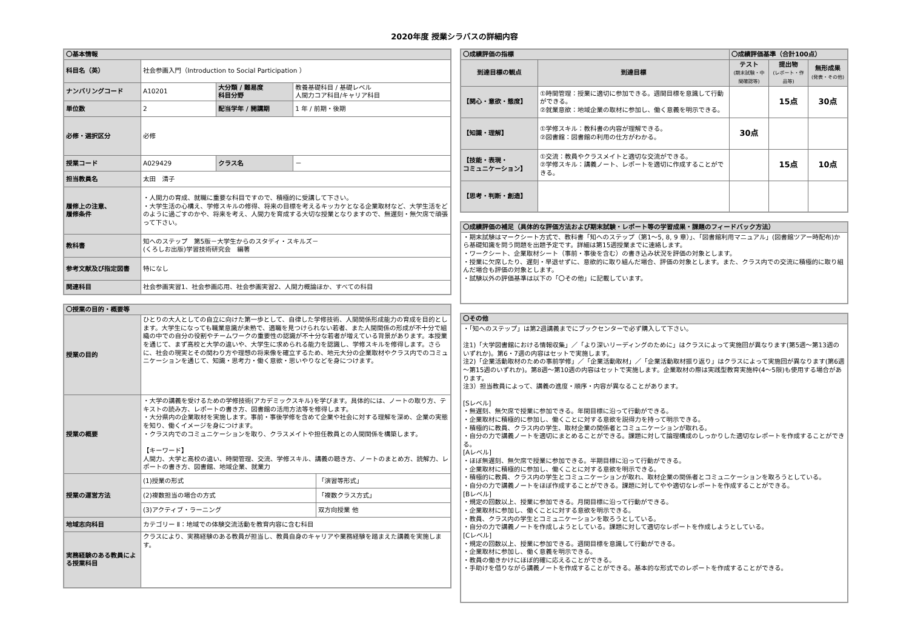2020年度 授業シラバスの詳細内容
| 〇基本情報 | | | |
| 科目名（英） | 社会参画入門（Introduction to Social Participation ） | | |
| ナンバリングコード | A10201 | 大分類 / 難易度 科目分野 | 教養基礎科目 / 基礎レベル 人間力コア科目/キャリア科目 |
| 単位数 | 2 | 配当学年 / 開講期 | 1 年 / 前期・後期 |
| 必修・選択区分 | 必修 | | |
| 授業コード | A029429 | クラス名 | － |
| 担当教員名 | 太田 清子 | | |
| 履修上の注意、 履修条件 | ・人間力の育成、就職に重要な科目ですので、積極的に受講して下さい。 ・大学生活の心構え、学修スキルの修得、将来の目標を考えるキッカケとなる企業取材など、大学生活をどのように過ごすのかや、将来を考え、人間力を育成する大切な授業となりますので、無遅刻・無欠席で頑張って下さい。 | | |
| 教科書 | 知へのステップ 第5版－大学生からのスタディ・スキルズ－ (くろしお出版)学習技術研究会 編著 | | |
| 参考文献及び指定図書 | 特になし | | |
| 関連科目 | 社会参画実習1、社会参画応用、社会参画実習2、人間力概論ほか、すべての科目 | | |
| 〇授業の目的・概要等 | | |
| 授業の目的 | ひとりの大人としての自立に向けた第一歩として、自律した学修技術、人間関係形成能力の育成を目的とします。大学生になっても職業意識が未熟で、適職を見つけられない若者、また人間関係の形成が不十分で組織の中での自分の役割やチームワークの重要性の認識が不十分な若者が増えている背景があります。本授業を通じて、まず高校と大学の違いや、大学生に求められる能力を認識し、学修スキルを修得します。さらに、社会の現実とその関わり方や理想の将来像を確立するため、地元大分の企業取材やクラス内でのコミュニケーションを通じて、知識・思考力・働く意欲・思いやりなどを身につけます。 | |
| 授業の概要 | ・大学の講義を受けるための学修技術(アカデミックスキル)を学びます。具体的には、ノートの取り方、テキストの読み方、レポートの書き方、図書館の活用方法等を修得します。 ・大分県内の企業取材を実施します。事前・事後学修を含めて企業や社会に対する理解を深め、企業の実態を知り、働くイメージを身につけます。 ・クラス内でのコミュニケーションを取り、クラスメイトや担任教員との人間関係を構築します。 【キーワード】 人間力、大学と高校の違い、時間管理、交流、学修スキル、講義の聴き方、ノートのまとめ方、読解力、レポートの書き方、図書館、地域企業、就業力 | |
| 授業の運営方法 | (1)授業の形式 | 「演習等形式」 |
| | (2)複数担当の場合の方式 | 「複数クラス方式」 |
| | (3)アクティブ・ラーニング | 双方向授業 他 |
| 地域志向科目 | カテゴリー Ⅱ：地域での体験交流活動を教育内容に含む科目 | |
| 実務経験のある教員による授業科目 | クラスにより、実務経験のある教員が担当し、教員自身のキャリアや業務経験を踏まえた講義を実施します。 | |
| 〇成績評価の指標 | | 〇成績評価基準（合計100点） | | |
| 到達目標の観点 | 到達目標 | テスト (期末試験・中間確認等) | 提出物 (レポート・作品等) | 無形成果 (発表・その他) |
| 【関心・意欲・態度】 | ①時間管理：授業に適切に参加できる。週間目標を意識して行動ができる。 ②就業意欲：地域企業の取材に参加し、働く意義を明示できる。 | | 15点 | 30点 |
| 【知識・理解】 | ①学修スキル：教科書の内容が理解できる。 ②図書館：図書館の利用の仕方がわかる。 | 30点 | | |
| 【技能・表現・ コミュニケーション】 | ①交流：教員やクラスメイトと適切な交流ができる。 ②学修スキル：講義ノート、レポートを適切に作成することができる。 | | 15点 | 10点 |
| 【思考・判断・創造】 | | | | |
| 〇成績評価の補足（具体的な評価方法および期末試験・レポート等の学習成果・課題のフィードバック方法） |
| ・期末試験はマークシート方式で、教科書「知へのステップ（第1～5, 8, 9 章）」、「図書館利用マニュアル」(図書館ツアー時配布)から基礎知識を問う問題を出題予定です。詳細は第15週授業までに連絡します。 ・ワークシート、企業取材シート（事前・事後を含む）の書き込み状況を評価の対象とします。 ・授業に欠席したり、遅刻・早退せずに、意欲的に取り組んだ場合、評価の対象とします。また、クラス内での交流に積極的に取り組んだ場合も評価の対象とします。 ・試験以外の評価基準は以下の「〇その他」に記載しています。 |
| 〇その他 |
| ・「知へのステップ」は第2週講義までにブックセンターで必ず購入して下さい。 注1)「大学図書館における情報収集」／「より深いリーディングのために」はクラスによって実施回が異なります(第5週～第13週のいずれか)。第6・7週の内容はセットで実施します。 注2)「企業活動取材のための事前学修」／「企業活動取材」／「企業活動取材振り返り」はクラスによって実施回が異なります(第6週～第15週のいずれか)。第8週～第10週の内容はセットで実施します。企業取材の際は実践型教育実施枠(4～5限)も使用する場合があります。 注3）担当教員によって、講義の進度・順序・内容が異なることがあります。 [Sレベル] ・無遅刻、無欠席で授業に参加できる。年間目標に沿って行動ができる。 ・企業取材に積極的に参加し、働くことに対する意欲を説得力を持って明示できる。 ・積極的に教員、クラス内の学生、取材企業の関係者とコミュニケーションが取れる。 ・自分の力で講義ノートを適切にまとめることができる。課題に対して論理構成のしっかりした適切なレポートを作成することができる。 [Aレベル] ・ほぼ無遅刻、無欠席で授業に参加できる。半期目標に沿って行動ができる。 ・企業取材に積極的に参加し、働くことに対する意欲を明示できる。 ・積極的に教員、クラス内の学生とコミュニケーションが取れ、取材企業の関係者とコミュニケーションを取ろうとしている。 ・自分の力で講義ノートをほぼ作成することができる。課題に対してやや適切なレポートを作成することができる。 [Bレベル] ・規定の回数以上、授業に参加できる。月間目標に沿って行動ができる。 ・企業取材に参加し、働くことに対する意欲を明示できる。 ・教員、クラス内の学生とコミュニケーションを取ろうとしている。 ・自分の力で講義ノートを作成しようとしている。課題に対して適切なレポートを作成しようとしている。 [Cレベル] ・規定の回数以上、授業に参加できる。週間目標を意識して行動ができる。 ・企業取材に参加し、働く意義を明示できる。 ・教員の働きかけにほぼ的確に応えることができる。 ・手助けを借りながら講義ノートを作成することができる。基本的な形式でのレポートを作成することができる。 |